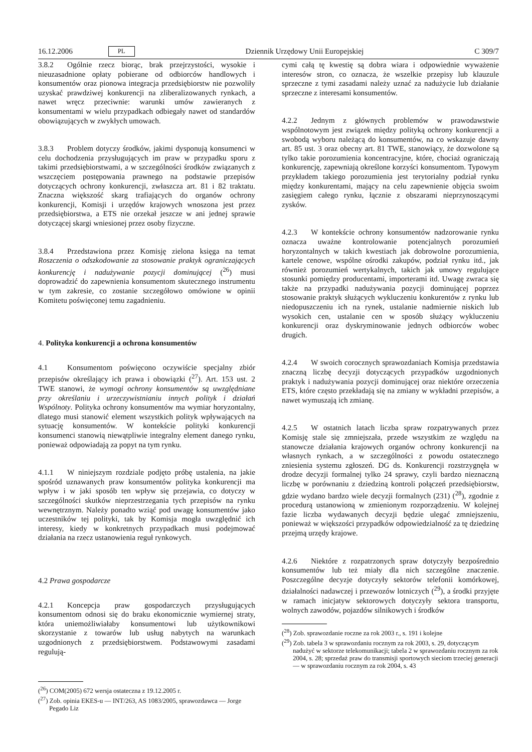16.12.2006 PL Dziennik Urzędowy Unii Europejskiej C 309/7
3.8.2 Ogólnie rzecz biorąc, brak przejrzystości, wysokie i nieuzasadnione opłaty pobierane od odbiorców handlowych i konsumentów oraz pionowa integracja przedsiębiorstw nie pozwoliły uzyskać prawdziwej konkurencji na zliberalizowanych rynkach, a nawet wręcz przeciwnie: warunki umów zawieranych z konsumentami w wielu przypadkach odbiegały nawet od standardów obowiązujących w zwykłych umowach.
3.8.3 Problem dotyczy środków, jakimi dysponują konsumenci w celu dochodzenia przysługujących im praw w przypadku sporu z takimi przedsiębiorstwami, a w szczególności środków związanych z wszczęciem postępowania prawnego na podstawie przepisów dotyczących ochrony konkurencji, zwłaszcza art. 81 i 82 traktatu. Znaczna większość skarg trafiających do organów ochrony konkurencji, Komisji i urzędów krajowych wnoszona jest przez przedsiębiorstwa, a ETS nie orzekał jeszcze w ani jednej sprawie dotyczącej skargi wniesionej przez osoby fizyczne.
3.8.4 Przedstawiona przez Komisję zielona księga na temat Roszczenia o odszkodowanie za stosowanie praktyk ograniczających konkurencję i nadużywanie pozycji dominującej (<sup>26</sup>) musi doprowadzić do zapewnienia konsumentom skutecznego instrumentu w tym zakresie, co zostanie szczegółowo omówione w opinii Komitetu poświęconej temu zagadnieniu.
4. Polityka konkurencji a ochrona konsumentów
4.1 Konsumentom poświęcono oczywiście specjalny zbiór przepisów określający ich prawa i obowiązki (<sup>27</sup>). Art. 153 ust. 2 TWE stanowi, że wymogi ochrony konsumentów są uwzględniane przy określaniu i urzeczywistnianiu innych polityk i działań Wspólnoty. Polityka ochrony konsumentów ma wymiar horyzontalny, dlatego musi stanowić element wszystkich polityk wpływających na sytuację konsumentów. W kontekście polityki konkurencji konsumenci stanowią niewątpliwie integralny element danego rynku, ponieważ odpowiadają za popyt na tym rynku.
4.1.1 W niniejszym rozdziale podjęto próbę ustalenia, na jakie spośród uznawanych praw konsumentów polityka konkurencji ma wpływ i w jaki sposób ten wpływ się przejawia, co dotyczy w szczególności skutków nieprzestrzegania tych przepisów na rynku wewnętrznym. Należy ponadto wziąć pod uwagę konsumentów jako uczestników tej polityki, tak by Komisja mogła uwzględnić ich interesy, kiedy w konkretnych przypadkach musi podejmować działania na rzecz ustanowienia reguł rynkowych.
4.2 Prawa gospodarcze
4.2.1 Koncepcja praw gospodarczych przysługujących konsumentom odnosi się do braku ekonomicznie wymiernej straty, która uniemożliwiałaby konsumentowi lub użytkownikowi skorzystanie z towarów lub usług nabytych na warunkach uzgodnionych z przedsiębiorstwem. Podstawowymi zasadami regulują-
(<sup>26</sup>) COM(2005) 672 wersja ostateczna z 19.12.2005 r.
(<sup>27</sup>) Zob. opinia EKES-u — INT/263, AS 1083/2005, sprawozdawca — Jorge Pegado Liz
cymi całą tę kwestię są dobra wiara i odpowiednie wyważenie interesów stron, co oznacza, że wszelkie przepisy lub klauzule sprzeczne z tymi zasadami należy uznać za nadużycie lub działanie sprzeczne z interesami konsumentów.
4.2.2 Jednym z głównych problemów w prawodawstwie wspólnotowym jest związek między polityką ochrony konkurencji a swobodą wyboru należącą do konsumentów, na co wskazuje dawny art. 85 ust. 3 oraz obecny art. 81 TWE, stanowiący, że dozwolone są tylko takie porozumienia koncentracyjne, które, chociaż ograniczają konkurencję, zapewniają określone korzyści konsumentom. Typowym przykładem takiego porozumienia jest terytorialny podział rynku między konkurentami, mający na celu zapewnienie objęcia swoim zasięgiem całego rynku, łącznie z obszarami nieprzynoszącymi zysków.
4.2.3 W kontekście ochrony konsumentów nadzorowanie rynku oznacza uważne kontrolowanie potencjalnych porozumień horyzontalnych w takich kwestiach jak dobrowolne porozumienia, kartele cenowe, wspólne ośrodki zakupów, podział rynku itd., jak również porozumień wertykalnych, takich jak umowy regulujące stosunki pomiędzy producentami, importerami itd. Uwagę zwraca się także na przypadki nadużywania pozycji dominującej poprzez stosowanie praktyk służących wykluczeniu konkurentów z rynku lub niedopuszczeniu ich na rynek, ustalanie nadmiernie niskich lub wysokich cen, ustalanie cen w sposób służący wykluczeniu konkurencji oraz dyskryminowanie jednych odbiorców wobec drugich.
4.2.4 W swoich corocznych sprawozdaniach Komisja przedstawia znaczną liczbę decyzji dotyczących przypadków uzgodnionych praktyk i nadużywania pozycji dominującej oraz niektóre orzeczenia ETS, które często przekładają się na zmiany w wykładni przepisów, a nawet wymuszają ich zmianę.
4.2.5 W ostatnich latach liczba spraw rozpatrywanych przez Komisję stale się zmniejszała, przede wszystkim ze względu na stanowcze działania krajowych organów ochrony konkurencji na własnych rynkach, a w szczególności z powodu ostatecznego zniesienia systemu zgłoszeń. DG ds. Konkurencji rozstrzygnęła w drodze decyzji formalnej tylko 24 sprawy, czyli bardzo nieznaczną liczbę w porównaniu z dziedziną kontroli połączeń przedsiębiorstw, gdzie wydano bardzo wiele decyzji formalnych (231) (<sup>28</sup>), zgodnie z procedurą ustanowioną w zmienionym rozporządzeniu. W kolejnej fazie liczba wydawanych decyzji będzie ulegać zmniejszeniu, ponieważ w większości przypadków odpowiedzialność za tę dziedzinę przejmą urzędy krajowe.
4.2.6 Niektóre z rozpatrzonych spraw dotyczyły bezpośrednio konsumentów lub też miały dla nich szczególne znaczenie. Poszczególne decyzje dotyczyły sektorów telefonii komórkowej, działalności nadawczej i przewozów lotniczych (<sup>29</sup>), a środki przyjęte w ramach inicjatyw sektorowych dotyczyły sektora transportu, wolnych zawodów, pojazdów silnikowych i środków
(<sup>28</sup>) Zob. sprawozdanie roczne za rok 2003 r., s. 191 i kolejne
(<sup>29</sup>) Zob. tabela 3 w sprawozdaniu rocznym za rok 2003, s. 29, dotyczącym nadużyć w sektorze telekomunikacji; tabela 2 w sprawozdaniu rocznym za rok 2004, s. 28; sprzedaż praw do transmisji sportowych sieciom trzeciej generacji — w sprawozdaniu rocznym za rok 2004, s. 43